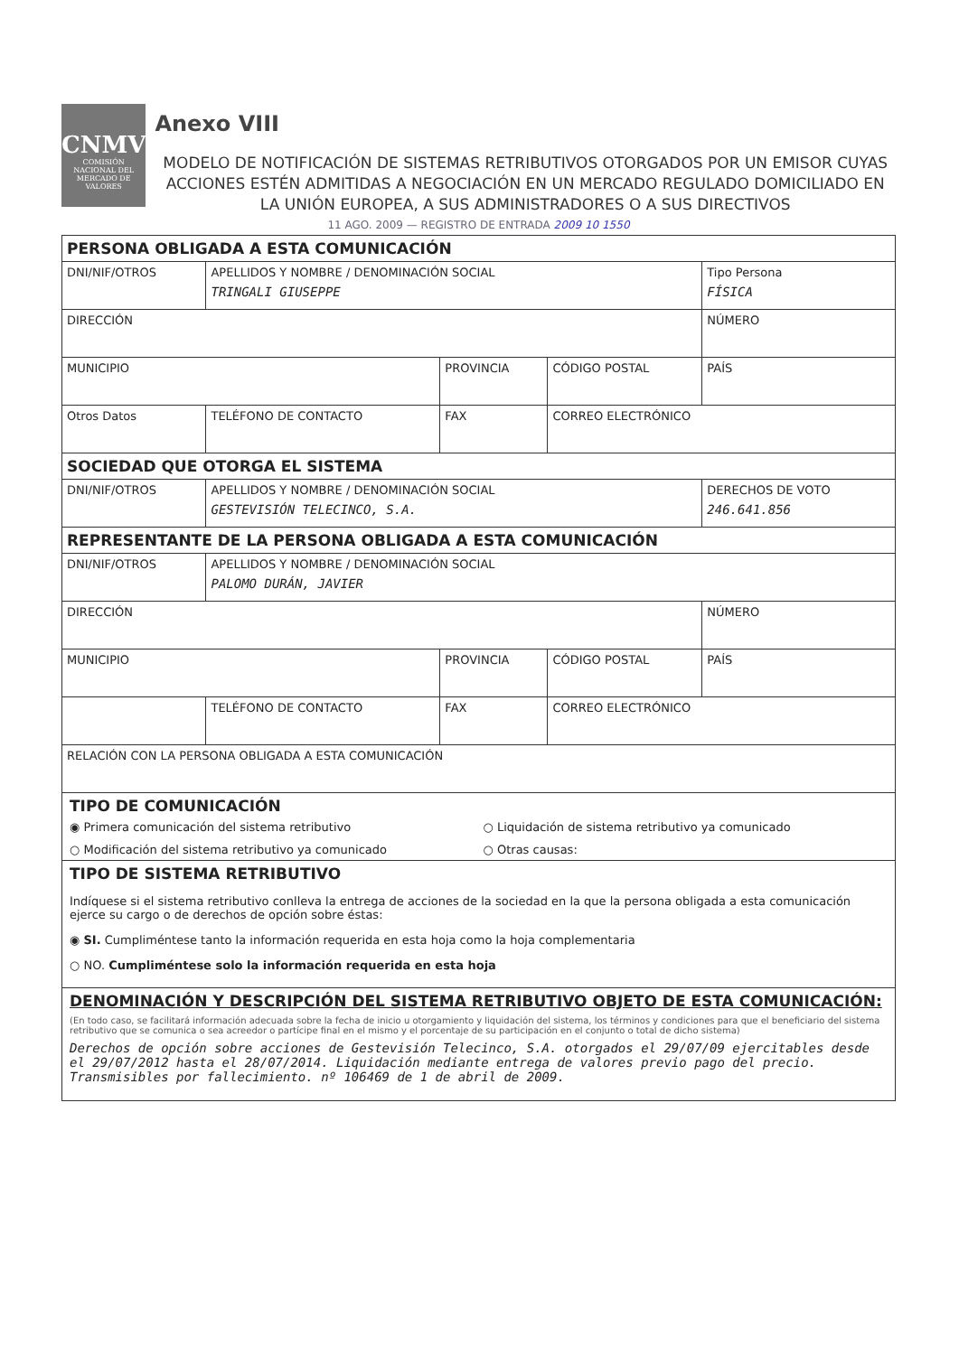CNMV
COMISIÓN NACIONAL DEL MERCADO DE VALORES
Anexo VIII
MODELO DE NOTIFICACIÓN DE SISTEMAS RETRIBUTIVOS OTORGADOS POR UN EMISOR CUYAS ACCIONES ESTÉN ADMITIDAS A NEGOCIACIÓN EN UN MERCADO REGULADO DOMICILIADO EN LA UNIÓN EUROPEA, A SUS ADMINISTRADORES O A SUS DIRECTIVOS
11 AGO. 2009 — REGISTRO DE ENTRADA 2009 10 1550
| PERSONA OBLIGADA A ESTA COMUNICACIÓN | | | | |
| DNI/NIF/OTROS | APELLIDOS Y NOMBRE / DENOMINACIÓN SOCIAL TRINGALI GIUSEPPE | | | Tipo Persona FÍSICA |
| DIRECCIÓN | | | | NÚMERO |
| MUNICIPIO | | PROVINCIA | CÓDIGO POSTAL | PAÍS |
| Otros Datos | TELÉFONO DE CONTACTO | FAX | CORREO ELECTRÓNICO | |
| SOCIEDAD QUE OTORGA EL SISTEMA | | | | |
| DNI/NIF/OTROS | APELLIDOS Y NOMBRE / DENOMINACIÓN SOCIAL GESTEVISIÓN TELECINCO, S.A. | | | DERECHOS DE VOTO 246.641.856 |
| REPRESENTANTE DE LA PERSONA OBLIGADA A ESTA COMUNICACIÓN | | | | |
| DNI/NIF/OTROS | APELLIDOS Y NOMBRE / DENOMINACIÓN SOCIAL PALOMO DURÁN, JAVIER | | | |
| DIRECCIÓN | | | | NÚMERO |
| MUNICIPIO | | PROVINCIA | CÓDIGO POSTAL | PAÍS |
| | TELÉFONO DE CONTACTO | FAX | CORREO ELECTRÓNICO | |
| RELACIÓN CON LA PERSONA OBLIGADA A ESTA COMUNICACIÓN | | | | |
TIPO DE COMUNICACIÓN
◉ Primera comunicación del sistema retributivo
○ Liquidación de sistema retributivo ya comunicado
○ Modificación del sistema retributivo ya comunicado
○ Otras causas:
TIPO DE SISTEMA RETRIBUTIVO
Indíquese si el sistema retributivo conlleva la entrega de acciones de la sociedad en la que la persona obligada a esta comunicación ejerce su cargo o de derechos de opción sobre éstas:
◉ SI. Cumpliméntese tanto la información requerida en esta hoja como la hoja complementaria
○ NO. Cumpliméntese solo la información requerida en esta hoja
DENOMINACIÓN Y DESCRIPCIÓN DEL SISTEMA RETRIBUTIVO OBJETO DE ESTA COMUNICACIÓN:
(En todo caso, se facilitará información adecuada sobre la fecha de inicio u otorgamiento y liquidación del sistema, los términos y condiciones para que el beneficiario del sistema retributivo que se comunica o sea acreedor o partícipe final en el mismo y el porcentaje de su participación en el conjunto o total de dicho sistema)
Derechos de opción sobre acciones de Gestevisión Telecinco, S.A. otorgados el 29/07/09 ejercitables desde el 29/07/2012 hasta el 28/07/2014. Liquidación mediante entrega de valores previo pago del precio. Transmisibles por fallecimiento. nº 106469 de 1 de abril de 2009.